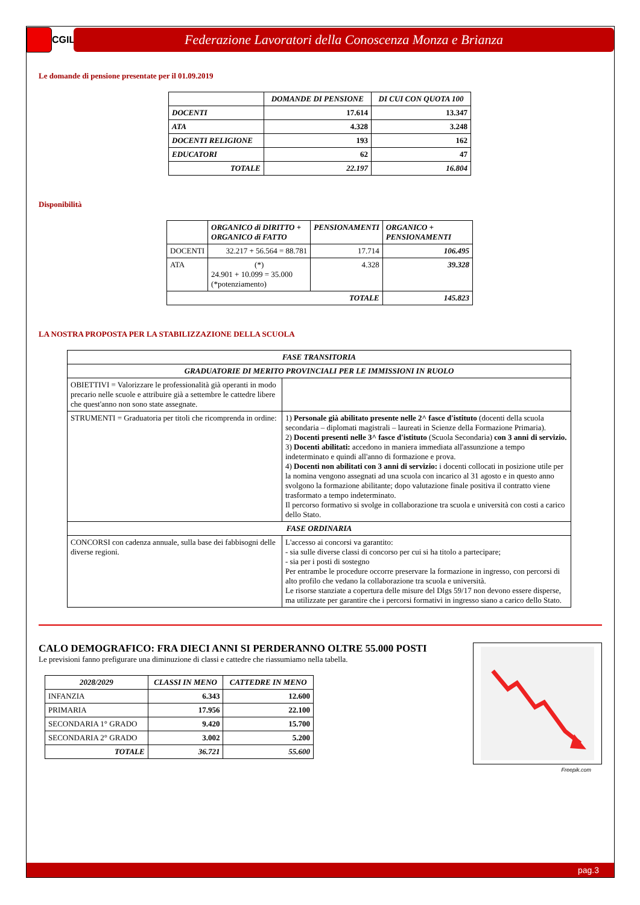CGIL
Federazione Lavoratori della Conoscenza Monza e Brianza
Le domande di pensione presentate per il 01.09.2019
| | DOMANDE DI PENSIONE | DI CUI CON QUOTA 100 |
| --- | --- | --- |
| DOCENTI | 17.614 | 13.347 |
| ATA | 4.328 | 3.248 |
| DOCENTI RELIGIONE | 193 | 162 |
| EDUCATORI | 62 | 47 |
| TOTALE | 22.197 | 16.804 |
Disponibilità
| | ORGANICO di DIRITTO + ORGANICO di FATTO | PENSIONAMENTI | ORGANICO + PENSIONAMENTI |
| --- | --- | --- | --- |
| DOCENTI | 32.217 + 56.564 = 88.781 | 17.714 | 106.495 |
| ATA | (*) 24.901 + 10.099 = 35.000 (*potenziamento) | 4.328 | 39.328 |
| TOTALE | | | 145.823 |
LA NOSTRA PROPOSTA PER LA STABILIZZAZIONE DELLA SCUOLA
| FASE TRANSITORIA | |
| GRADUATORIE DI MERITO PROVINCIALI PER LE IMMISSIONI IN RUOLO | |
| OBIETTIVI = Valorizzare le professionalità già operanti in modo precario nelle scuole e attribuire già a settembre le cattedre libere che quest'anno non sono state assegnate. | |
| STRUMENTI = Graduatoria per titoli che ricomprenda in ordine: | 1) Personale già abilitato presente nelle 2^ fasce d'istituto (docenti della scuola secondaria – diplomati magistrali – laureati in Scienze della Formazione Primaria). 2) Docenti presenti nelle 3^ fasce d'istituto (Scuola Secondaria) con 3 anni di servizio. 3) Docenti abilitati: accedono in maniera immediata all'assunzione a tempo indeterminato e quindi all'anno di formazione e prova. 4) Docenti non abilitati con 3 anni di servizio: i docenti collocati in posizione utile per la nomina vengono assegnati ad una scuola con incarico al 31 agosto e in questo anno svolgono la formazione abilitante; dopo valutazione finale positiva il contratto viene trasformato a tempo indeterminato. Il percorso formativo si svolge in collaborazione tra scuola e università con costi a carico dello Stato. |
| FASE ORDINARIA | |
| CONCORSI con cadenza annuale, sulla base dei fabbisogni delle diverse regioni. | L'accesso ai concorsi va garantito: - sia sulle diverse classi di concorso per cui si ha titolo a partecipare; - sia per i posti di sostegno Per entrambe le procedure occorre preservare la formazione in ingresso, con percorsi di alto profilo che vedano la collaborazione tra scuola e università. Le risorse stanziate a copertura delle misure del Dlgs 59/17 non devono essere disperse, ma utilizzate per garantire che i percorsi formativi in ingresso siano a carico dello Stato. |
CALO DEMOGRAFICO: FRA DIECI ANNI SI PERDERANNO OLTRE 55.000 POSTI
Le previsioni fanno prefigurare una diminuzione di classi e cattedre che riassumiamo nella tabella.
| 2028/2029 | CLASSI IN MENO | CATTEDRE IN MENO |
| --- | --- | --- |
| INFANZIA | 6.343 | 12.600 |
| PRIMARIA | 17.956 | 22.100 |
| SECONDARIA 1° GRADO | 9.420 | 15.700 |
| SECONDARIA 2° GRADO | 3.002 | 5.200 |
| TOTALE | 36.721 | 55.600 |
Freepik.com
pag.3